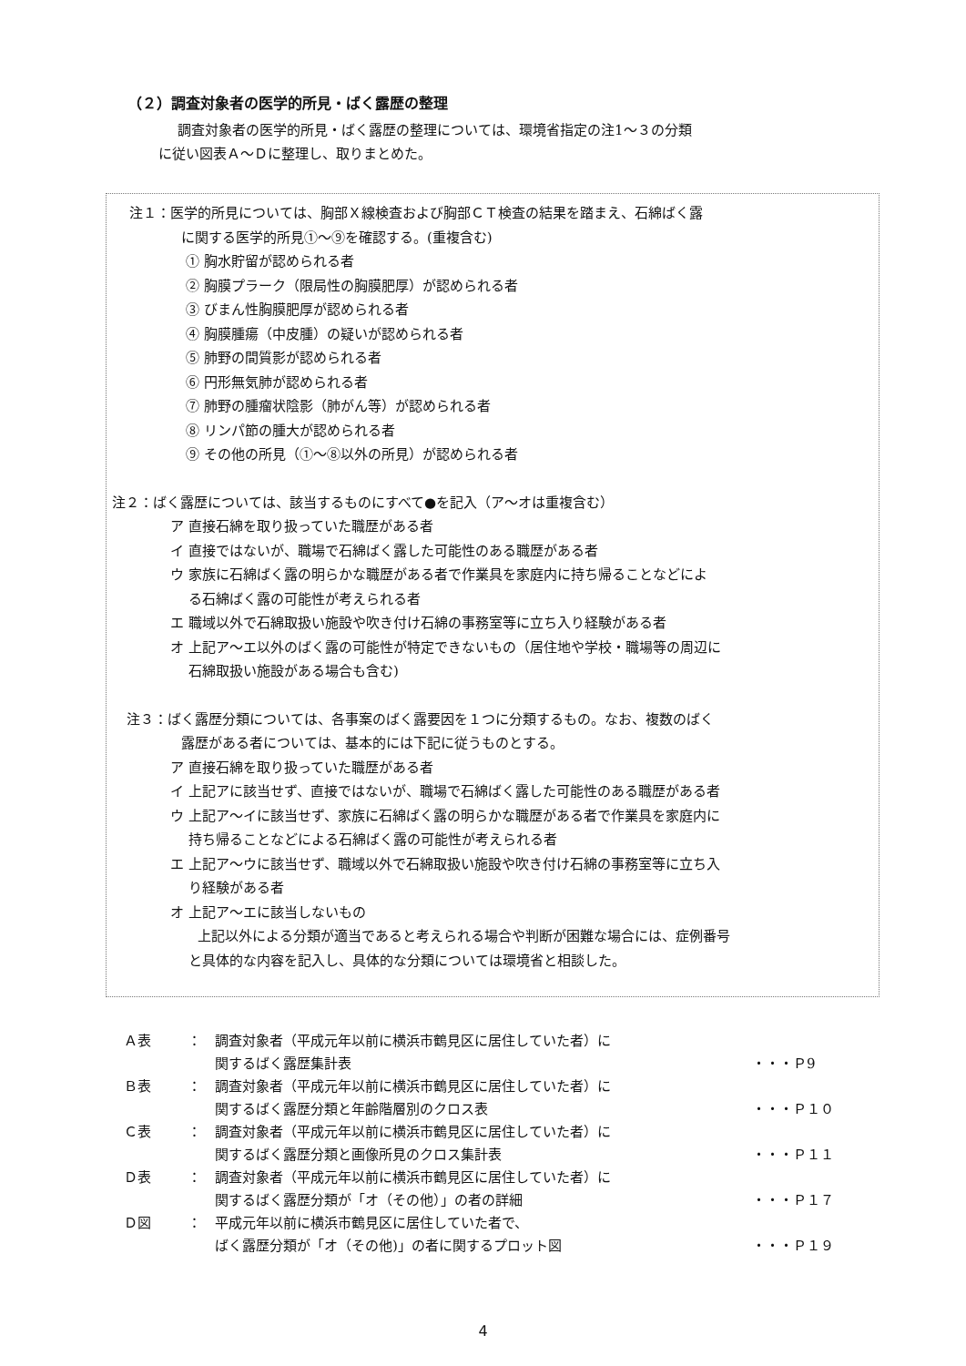（２）調査対象者の医学的所見・ばく露歴の整理
調査対象者の医学的所見・ばく露歴の整理については、環境省指定の注1～３の分類
に従い図表Ａ～Ｄに整理し、取りまとめた。
注１：医学的所見については、胸部Ｘ線検査および胸部ＣＴ検査の結果を踏まえ、石綿ばく露
に関する医学的所見①～⑨を確認する。(重複含む)
① 胸水貯留が認められる者
② 胸膜プラーク（限局性の胸膜肥厚）が認められる者
③ びまん性胸膜肥厚が認められる者
④ 胸膜腫瘍（中皮腫）の疑いが認められる者
⑤ 肺野の間質影が認められる者
⑥ 円形無気肺が認められる者
⑦ 肺野の腫瘤状陰影（肺がん等）が認められる者
⑧ リンパ節の腫大が認められる者
⑨ その他の所見（①～⑧以外の所見）が認められる者
注２：ばく露歴については、該当するものにすべて●を記入（ア～オは重複含む）
ア 直接石綿を取り扱っていた職歴がある者
イ 直接ではないが、職場で石綿ばく露した可能性のある職歴がある者
ウ 家族に石綿ばく露の明らかな職歴がある者で作業具を家庭内に持ち帰ることなどによ
る石綿ばく露の可能性が考えられる者
エ 職域以外で石綿取扱い施設や吹き付け石綿の事務室等に立ち入り経験がある者
オ 上記ア～エ以外のばく露の可能性が特定できないもの（居住地や学校・職場等の周辺に
石綿取扱い施設がある場合も含む)
注３：ばく露歴分類については、各事案のばく露要因を１つに分類するもの。なお、複数のばく
露歴がある者については、基本的には下記に従うものとする。
ア 直接石綿を取り扱っていた職歴がある者
イ 上記アに該当せず、直接ではないが、職場で石綿ばく露した可能性のある職歴がある者
ウ 上記ア～イに該当せず、家族に石綿ばく露の明らかな職歴がある者で作業具を家庭内に
持ち帰ることなどによる石綿ばく露の可能性が考えられる者
エ 上記ア～ウに該当せず、職域以外で石綿取扱い施設や吹き付け石綿の事務室等に立ち入
り経験がある者
オ 上記ア～エに該当しないもの
上記以外による分類が適当であると考えられる場合や判断が困難な場合には、症例番号
と具体的な内容を記入し、具体的な分類については環境省と相談した。
| Ａ表 | ： | 調査対象者（平成元年以前に横浜市鶴見区に居住していた者）に | |
| | | 関するばく露歴集計表 | ・・・Ｐ9 |
| Ｂ表 | ： | 調査対象者（平成元年以前に横浜市鶴見区に居住していた者）に | |
| | | 関するばく露歴分類と年齢階層別のクロス表 | ・・・Ｐ１０ |
| Ｃ表 | ： | 調査対象者（平成元年以前に横浜市鶴見区に居住していた者）に | |
| | | 関するばく露歴分類と画像所見のクロス集計表 | ・・・Ｐ１１ |
| Ｄ表 | ： | 調査対象者（平成元年以前に横浜市鶴見区に居住していた者）に | |
| | | 関するばく露歴分類が「オ（その他）」の者の詳細 | ・・・Ｐ１７ |
| Ｄ図 | ： | 平成元年以前に横浜市鶴見区に居住していた者で、 | |
| | | ばく露歴分類が「オ（その他)」の者に関するプロット図 | ・・・Ｐ１９ |
4